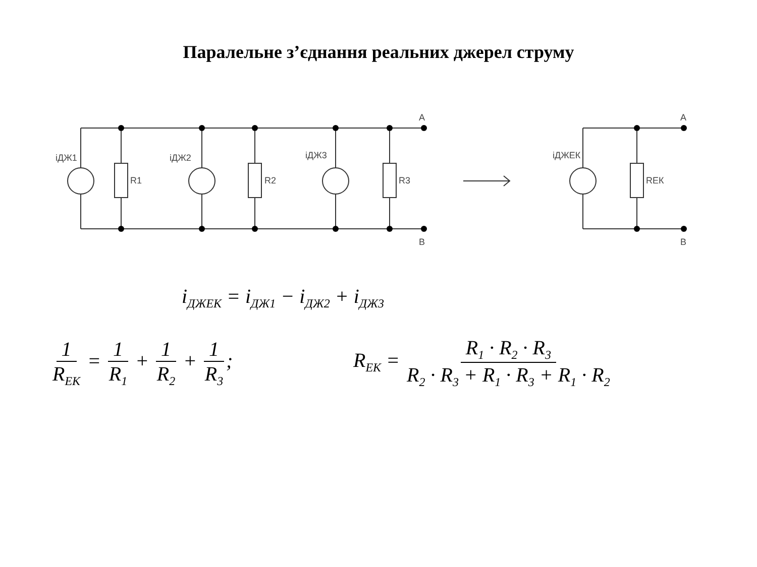Паралельне з’єднання реальних джерел струму
A
B
A
B
iДЖ1
iДЖ2
iДЖ3
iДЖЕК
R1
R2
R3
RЕК
i<sub>ДЖЕК</sub> = i<sub>ДЖ1</sub> − i<sub>ДЖ2</sub> + i<sub>ДЖ3</sub>
1 R<sub>ЕК</sub> = 1 R<sub>1</sub> + 1 R<sub>2</sub> + 1 R<sub>3</sub>;
R<sub>ЕК</sub> = R<sub>1</sub> · R<sub>2</sub> · R<sub>3</sub> R<sub>2</sub> · R<sub>3</sub> + R<sub>1</sub> · R<sub>3</sub> + R<sub>1</sub> · R<sub>2</sub>